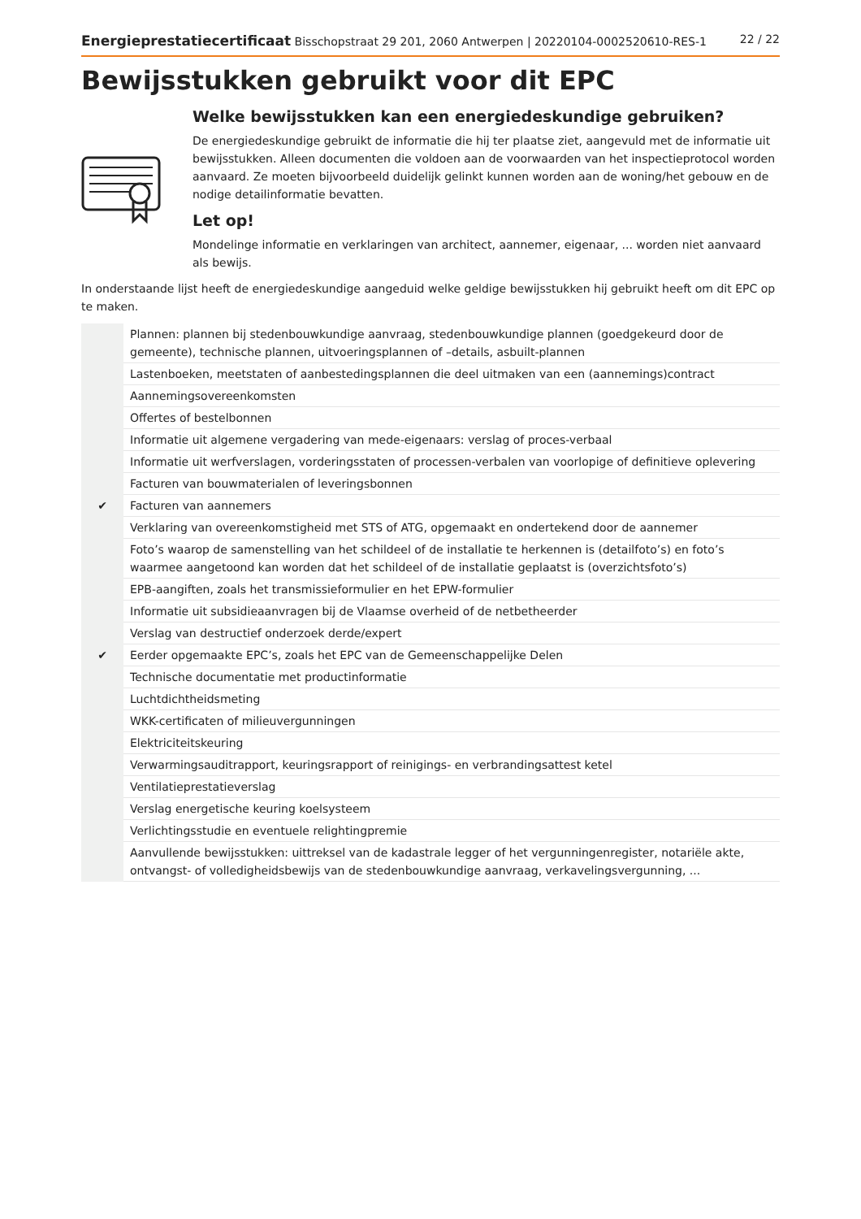Energieprestatiecertificaat Bisschopstraat 29 201, 2060 Antwerpen | 20220104-0002520610-RES-1 22 / 22
Bewijsstukken gebruikt voor dit EPC
Welke bewijsstukken kan een energiedeskundige gebruiken?
De energiedeskundige gebruikt de informatie die hij ter plaatse ziet, aangevuld met de informatie uit bewijsstukken. Alleen documenten die voldoen aan de voorwaarden van het inspectieprotocol worden aanvaard. Ze moeten bijvoorbeeld duidelijk gelinkt kunnen worden aan de woning/het gebouw en de nodige detailinformatie bevatten.
Let op!
Mondelinge informatie en verklaringen van architect, aannemer, eigenaar, ... worden niet aanvaard als bewijs.
In onderstaande lijst heeft de energiedeskundige aangeduid welke geldige bewijsstukken hij gebruikt heeft om dit EPC op te maken.
| | Plannen: plannen bij stedenbouwkundige aanvraag, stedenbouwkundige plannen (goedgekeurd door de gemeente), technische plannen, uitvoeringsplannen of –details, asbuilt-plannen |
| | Lastenboeken, meetstaten of aanbestedingsplannen die deel uitmaken van een (aannemings)contract |
| | Aannemingsovereenkomsten |
| | Offertes of bestelbonnen |
| | Informatie uit algemene vergadering van mede-eigenaars: verslag of proces-verbaal |
| | Informatie uit werfverslagen, vorderingsstaten of processen-verbalen van voorlopige of definitieve oplevering |
| | Facturen van bouwmaterialen of leveringsbonnen |
| ✔ | Facturen van aannemers |
| | Verklaring van overeenkomstigheid met STS of ATG, opgemaakt en ondertekend door de aannemer |
| | Foto’s waarop de samenstelling van het schildeel of de installatie te herkennen is (detailfoto’s) en foto’s waarmee aangetoond kan worden dat het schildeel of de installatie geplaatst is (overzichtsfoto’s) |
| | EPB-aangiften, zoals het transmissieformulier en het EPW-formulier |
| | Informatie uit subsidieaanvragen bij de Vlaamse overheid of de netbetheerder |
| | Verslag van destructief onderzoek derde/expert |
| ✔ | Eerder opgemaakte EPC’s, zoals het EPC van de Gemeenschappelijke Delen |
| | Technische documentatie met productinformatie |
| | Luchtdichtheidsmeting |
| | WKK-certificaten of milieuvergunningen |
| | Elektriciteitskeuring |
| | Verwarmingsauditrapport, keuringsrapport of reinigings- en verbrandingsattest ketel |
| | Ventilatieprestatieverslag |
| | Verslag energetische keuring koelsysteem |
| | Verlichtingsstudie en eventuele relightingpremie |
| | Aanvullende bewijsstukken: uittreksel van de kadastrale legger of het vergunningenregister, notariële akte, ontvangst- of volledigheidsbewijs van de stedenbouwkundige aanvraag, verkavelingsvergunning, ... |